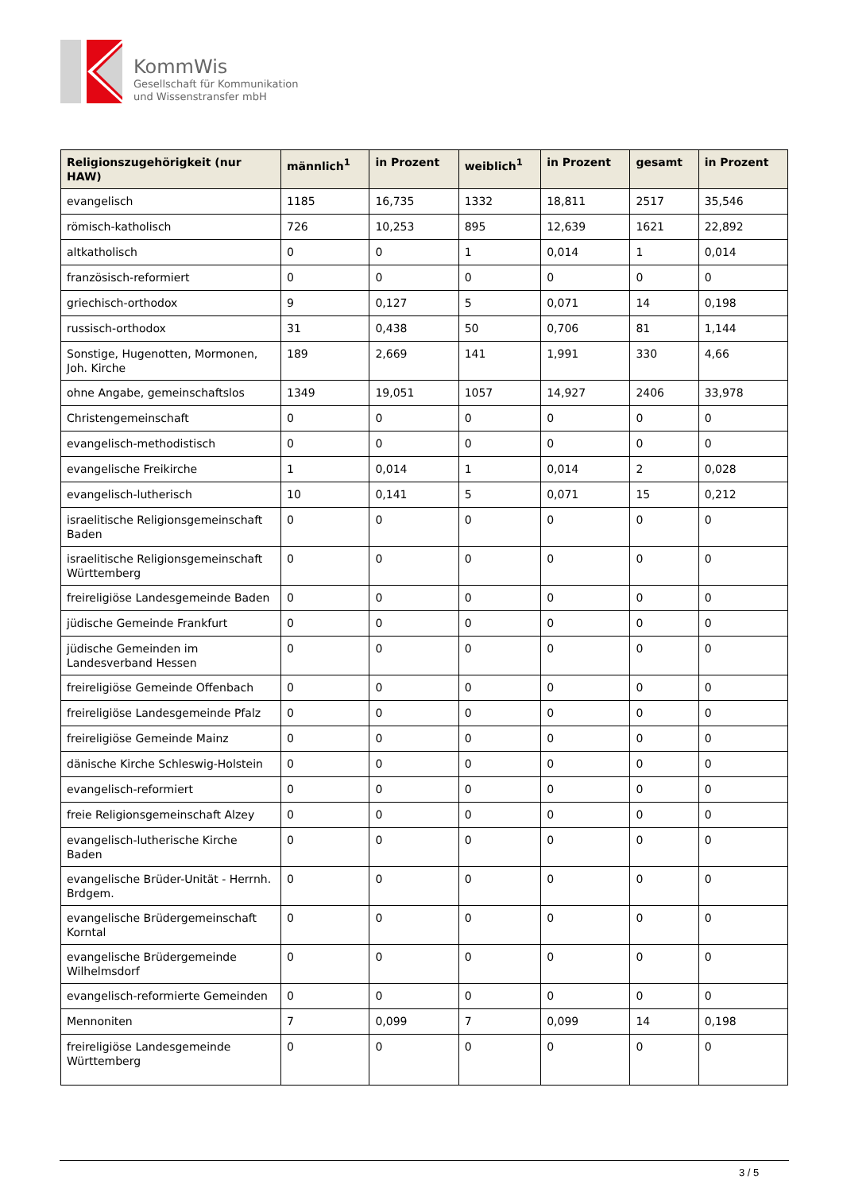KommWis
Gesellschaft für Kommunikation
und Wissenstransfer mbH
| Religionszugehörigkeit (nur HAW) | männlich<sup>1</sup> | in Prozent | weiblich<sup>1</sup> | in Prozent | gesamt | in Prozent |
| --- | --- | --- | --- | --- | --- | --- |
| evangelisch | 1185 | 16,735 | 1332 | 18,811 | 2517 | 35,546 |
| römisch-katholisch | 726 | 10,253 | 895 | 12,639 | 1621 | 22,892 |
| altkatholisch | 0 | 0 | 1 | 0,014 | 1 | 0,014 |
| französisch-reformiert | 0 | 0 | 0 | 0 | 0 | 0 |
| griechisch-orthodox | 9 | 0,127 | 5 | 0,071 | 14 | 0,198 |
| russisch-orthodox | 31 | 0,438 | 50 | 0,706 | 81 | 1,144 |
| Sonstige, Hugenotten, Mormonen, Joh. Kirche | 189 | 2,669 | 141 | 1,991 | 330 | 4,66 |
| ohne Angabe, gemeinschaftslos | 1349 | 19,051 | 1057 | 14,927 | 2406 | 33,978 |
| Christengemeinschaft | 0 | 0 | 0 | 0 | 0 | 0 |
| evangelisch-methodistisch | 0 | 0 | 0 | 0 | 0 | 0 |
| evangelische Freikirche | 1 | 0,014 | 1 | 0,014 | 2 | 0,028 |
| evangelisch-lutherisch | 10 | 0,141 | 5 | 0,071 | 15 | 0,212 |
| israelitische Religionsgemeinschaft Baden | 0 | 0 | 0 | 0 | 0 | 0 |
| israelitische Religionsgemeinschaft Württemberg | 0 | 0 | 0 | 0 | 0 | 0 |
| freireligiöse Landesgemeinde Baden | 0 | 0 | 0 | 0 | 0 | 0 |
| jüdische Gemeinde Frankfurt | 0 | 0 | 0 | 0 | 0 | 0 |
| jüdische Gemeinden im Landesverband Hessen | 0 | 0 | 0 | 0 | 0 | 0 |
| freireligiöse Gemeinde Offenbach | 0 | 0 | 0 | 0 | 0 | 0 |
| freireligiöse Landesgemeinde Pfalz | 0 | 0 | 0 | 0 | 0 | 0 |
| freireligiöse Gemeinde Mainz | 0 | 0 | 0 | 0 | 0 | 0 |
| dänische Kirche Schleswig-Holstein | 0 | 0 | 0 | 0 | 0 | 0 |
| evangelisch-reformiert | 0 | 0 | 0 | 0 | 0 | 0 |
| freie Religionsgemeinschaft Alzey | 0 | 0 | 0 | 0 | 0 | 0 |
| evangelisch-lutherische Kirche Baden | 0 | 0 | 0 | 0 | 0 | 0 |
| evangelische Brüder-Unität - Herrnh. Brdgem. | 0 | 0 | 0 | 0 | 0 | 0 |
| evangelische Brüdergemeinschaft Korntal | 0 | 0 | 0 | 0 | 0 | 0 |
| evangelische Brüdergemeinde Wilhelmsdorf | 0 | 0 | 0 | 0 | 0 | 0 |
| evangelisch-reformierte Gemeinden | 0 | 0 | 0 | 0 | 0 | 0 |
| Mennoniten | 7 | 0,099 | 7 | 0,099 | 14 | 0,198 |
| freireligiöse Landesgemeinde Württemberg | 0 | 0 | 0 | 0 | 0 | 0 |
3 / 5